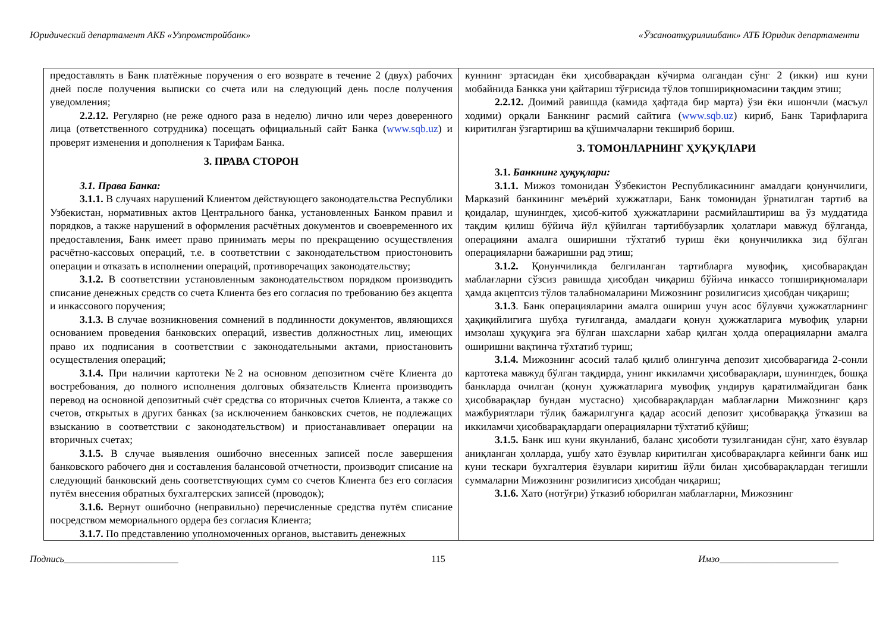Юридический департамент АКБ «Узпромстройбанк» «Ўзсаноатқурилишбанк» АТБ Юридик департаменти
| предоставлять в Банк платёжные поручения о его возврате в течение 2 (двух) рабочих дней после получения выписки со счета или на следующий день после получения уведомления; 2.2.12. Регулярно (не реже одного раза в неделю) лично или через доверенного лица (ответственного сотрудника) посещать официальный сайт Банка ( www.sqb.uz ) и проверят изменения и дополнения к Тарифам Банка. 3. ПРАВА СТОРОН 3.1. Права Банка: 3.1.1. В случаях нарушений Клиентом действующего законодательства Республики Узбекистан, нормативных актов Центрального банка, установленных Банком правил и порядков, а также нарушений в оформления расчётных документов и своевременного их предоставления, Банк имеет право принимать меры по прекращению осуществления расчётно-кассовых операций, т.е. в соответствии с законодательством приостоновить операции и отказать в исполнении операций, противоречащих законодательству; 3.1.2. В соответствии установленным законодательством порядком производить списание денежных средств со счета Клиента без его согласия по требованию без акцепта и инкассового поручения; 3.1.3. В случае возникновения сомнений в подлинности документов, являющихся основанием проведения банковских операций, известив должностных лиц, имеющих право их подписания в соответствии с законодательными актами, приостановить осуществления операций; 3.1.4. При наличии картотеки №2 на основном депозитном счёте Клиента до востребования, до полного исполнения долговых обязательств Клиента производить перевод на основной депозитный счёт средства со вторичных счетов Клиента, а также со счетов, открытых в других банках (за исключением банковских счетов, не подлежащих взысканию в соответствии с законодательством) и приостанавливает операции на вторичных счетах; 3.1.5. В случае выявления ошибочно внесенных записей после завершения банковского рабочего дня и составления балансовой отчетности, производит списание на следующий банковский день соответствующих сумм со счетов Клиента без его согласия путём внесения обратных бухгалтерских записей (проводок); 3.1.6. Вернут ошибочно (неправильно) перечисленные средства путём списание посредством мемориального ордера без согласия Клиента; 3.1.7. По представлению уполномоченных органов, выставить денежных | куннинг эртасидан ёки ҳисобварақдан кўчирма олгандан сўнг 2 (икки) иш куни мобайнида Банкка уни қайтариш тўғрисида тўлов топшириқномасини тақдим этиш; 2.2.12. Доимий равишда (камида ҳафтада бир марта) ўзи ёки ишончли (масъул ходими) орқали Банкнинг расмий сайтига ( www.sqb.uz ) кириб, Банк Тарифларига киритилган ўзгартириш ва қўшимчаларни текшириб бориш. 3. ТОМОНЛАРНИНГ ҲУҚУҚЛАРИ 3.1. Банкнинг ҳуқуқлари: 3.1.1. Мижоз томонидан Ўзбекистон Республикасининг амалдаги қонунчилиги, Марказий банкининг меъёрий хужжатлари, Банк томонидан ўрнатилган тартиб ва қоидалар, шунингдек, ҳисоб-китоб ҳужжатларини расмийлаштириш ва ўз муддатида тақдим қилиш бўйича йўл қўйилган тартиббузарлик ҳолатлари мавжуд бўлганда, операцияни амалга оширишни тўхтатиб туриш ёки қонунчиликка зид бўлган операцияларни бажаришни рад этиш; 3.1.2. Қонунчиликда белгиланган тартибларга мувофиқ, ҳисобварақдан маблағларни сўзсиз равишда ҳисобдан чиқариш бўйича инкассо топшириқномалари ҳамда акцептсиз тўлов талабномаларини Мижознинг розилигисиз ҳисобдан чиқариш; 3.1.3 . Банк операцияларини амалга ошириш учун асос бўлувчи ҳужжатларнинг ҳақиқийлигига шубҳа туғилганда, амалдаги қонун ҳужжатларига мувофиқ уларни имзолаш ҳуқуқига эга бўлган шахсларни хабар қилган ҳолда операцияларни амалга оширишни вақтинча тўхтатиб туриш; 3.1.4. Мижознинг асосий талаб қилиб олингунча депозит ҳисобварағида 2-сонли картотека мавжуд бўлган тақдирда, унинг иккиламчи ҳисобварақлари, шунингдек, бошқа банкларда очилган (қонун ҳужжатларига мувофиқ ундирув қаратилмайдиган банк ҳисобварақлар бундан мустасно) ҳисобварақлардан маблағларни Мижознинг қарз мажбуриятлари тўлиқ бажарилгунга қадар асосий депозит ҳисобварaққа ўтказиш ва иккиламчи ҳисобварақлардаги операцияларни тўхтатиб қўйиш; 3.1.5. Банк иш куни якунланиб, баланс ҳисоботи тузилганидан сўнг, хато ёзувлар аниқланган ҳолларда, ушбу хато ёзувлар киритилган ҳисобварақларга кейинги банк иш куни тескари бухгалтерия ёзувлари киритиш йўли билан ҳисобварақлардан тегишли суммаларни Мижознинг розилигисиз ҳисобдан чиқариш; 3.1.6. Хато (нотўғри) ўтказиб юборилган маблағларни, Мижознинг |
Подпись________________________ 115 Имзо_________________________